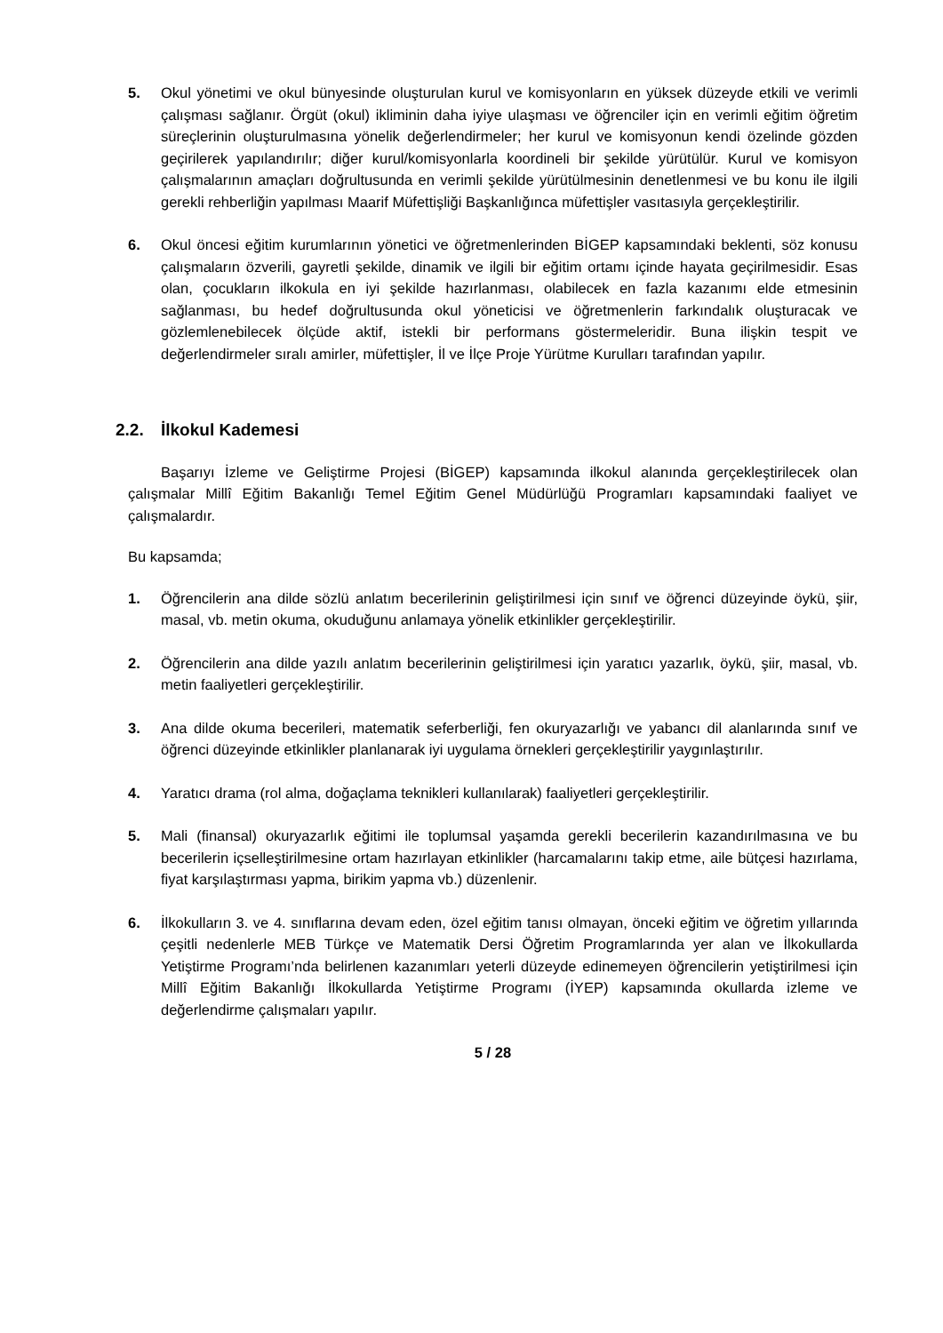5. Okul yönetimi ve okul bünyesinde oluşturulan kurul ve komisyonların en yüksek düzeyde etkili ve verimli çalışması sağlanır. Örgüt (okul) ikliminin daha iyiye ulaşması ve öğrenciler için en verimli eğitim öğretim süreçlerinin oluşturulmasına yönelik değerlendirmeler; her kurul ve komisyonun kendi özelinde gözden geçirilerek yapılandırılır; diğer kurul/komisyonlarla koordineli bir şekilde yürütülür. Kurul ve komisyon çalışmalarının amaçları doğrultusunda en verimli şekilde yürütülmesinin denetlenmesi ve bu konu ile ilgili gerekli rehberliğin yapılması Maarif Müfettişliği Başkanlığınca müfettişler vasıtasıyla gerçekleştirilir.
6. Okul öncesi eğitim kurumlarının yönetici ve öğretmenlerinden BİGEP kapsamındaki beklenti, söz konusu çalışmaların özverili, gayretli şekilde, dinamik ve ilgili bir eğitim ortamı içinde hayata geçirilmesidir. Esas olan, çocukların ilkokula en iyi şekilde hazırlanması, olabilecek en fazla kazanımı elde etmesinin sağlanması, bu hedef doğrultusunda okul yöneticisi ve öğretmenlerin farkındalık oluşturacak ve gözlemlenebilecek ölçüde aktif, istekli bir performans göstermeleridir. Buna ilişkin tespit ve değerlendirmeler sıralı amirler, müfettişler, İl ve İlçe Proje Yürütme Kurulları tarafından yapılır.
2.2. İlkokul Kademesi
Başarıyı İzleme ve Geliştirme Projesi (BİGEP) kapsamında ilkokul alanında gerçekleştirilecek olan çalışmalar Millî Eğitim Bakanlığı Temel Eğitim Genel Müdürlüğü Programları kapsamındaki faaliyet ve çalışmalardır.
Bu kapsamda;
1. Öğrencilerin ana dilde sözlü anlatım becerilerinin geliştirilmesi için sınıf ve öğrenci düzeyinde öykü, şiir, masal, vb. metin okuma, okuduğunu anlamaya yönelik etkinlikler gerçekleştirilir.
2. Öğrencilerin ana dilde yazılı anlatım becerilerinin geliştirilmesi için yaratıcı yazarlık, öykü, şiir, masal, vb. metin faaliyetleri gerçekleştirilir.
3. Ana dilde okuma becerileri, matematik seferberliği, fen okuryazarlığı ve yabancı dil alanlarında sınıf ve öğrenci düzeyinde etkinlikler planlanarak iyi uygulama örnekleri gerçekleştirilir yaygınlaştırılır.
4. Yaratıcı drama (rol alma, doğaçlama teknikleri kullanılarak) faaliyetleri gerçekleştirilir.
5. Mali (finansal) okuryazarlık eğitimi ile toplumsal yaşamda gerekli becerilerin kazandırılmasına ve bu becerilerin içselleştirilmesine ortam hazırlayan etkinlikler (harcamalarını takip etme, aile bütçesi hazırlama, fiyat karşılaştırması yapma, birikim yapma vb.) düzenlenir.
6. İlkokulların 3. ve 4. sınıflarına devam eden, özel eğitim tanısı olmayan, önceki eğitim ve öğretim yıllarında çeşitli nedenlerle MEB Türkçe ve Matematik Dersi Öğretim Programlarında yer alan ve İlkokullarda Yetiştirme Programı’nda belirlenen kazanımları yeterli düzeyde edinemeyen öğrencilerin yetiştirilmesi için Millî Eğitim Bakanlığı İlkokullarda Yetiştirme Programı (İYEP) kapsamında okullarda izleme ve değerlendirme çalışmaları yapılır.
5 / 28